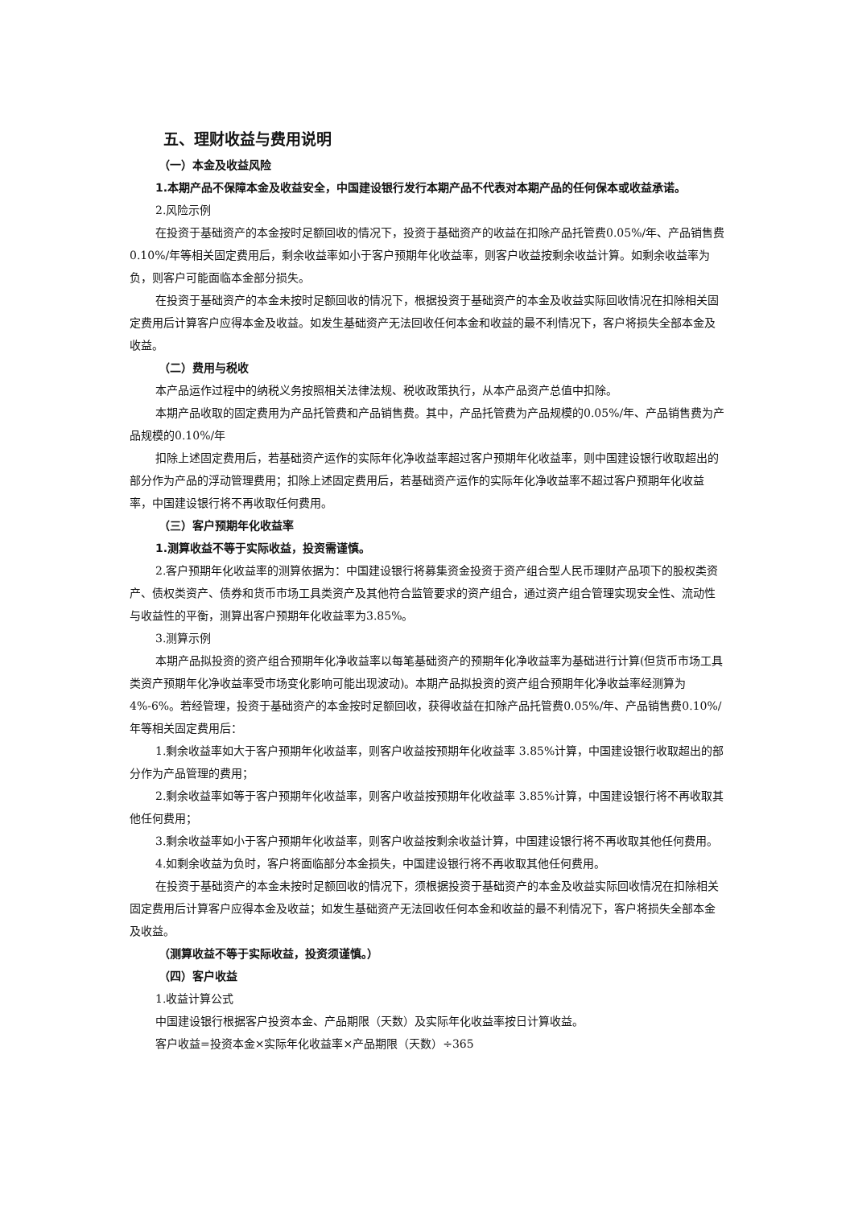五、理财收益与费用说明
（一）本金及收益风险
1.本期产品不保障本金及收益安全，中国建设银行发行本期产品不代表对本期产品的任何保本或收益承诺。
2.风险示例
在投资于基础资产的本金按时足额回收的情况下，投资于基础资产的收益在扣除产品托管费0.05%/年、产品销售费0.10%/年等相关固定费用后，剩余收益率如小于客户预期年化收益率，则客户收益按剩余收益计算。如剩余收益率为负，则客户可能面临本金部分损失。
在投资于基础资产的本金未按时足额回收的情况下，根据投资于基础资产的本金及收益实际回收情况在扣除相关固定费用后计算客户应得本金及收益。如发生基础资产无法回收任何本金和收益的最不利情况下，客户将损失全部本金及收益。
（二）费用与税收
本产品运作过程中的纳税义务按照相关法律法规、税收政策执行，从本产品资产总值中扣除。
本期产品收取的固定费用为产品托管费和产品销售费。其中，产品托管费为产品规模的0.05%/年、产品销售费为产品规模的0.10%/年
扣除上述固定费用后，若基础资产运作的实际年化净收益率超过客户预期年化收益率，则中国建设银行收取超出的部分作为产品的浮动管理费用；扣除上述固定费用后，若基础资产运作的实际年化净收益率不超过客户预期年化收益率，中国建设银行将不再收取任何费用。
（三）客户预期年化收益率
1.测算收益不等于实际收益，投资需谨慎。
2.客户预期年化收益率的测算依据为：中国建设银行将募集资金投资于资产组合型人民币理财产品项下的股权类资产、债权类资产、债券和货币市场工具类资产及其他符合监管要求的资产组合，通过资产组合管理实现安全性、流动性与收益性的平衡，测算出客户预期年化收益率为3.85%。
3.测算示例
本期产品拟投资的资产组合预期年化净收益率以每笔基础资产的预期年化净收益率为基础进行计算(但货币市场工具类资产预期年化净收益率受市场变化影响可能出现波动)。本期产品拟投资的资产组合预期年化净收益率经测算为4%-6%。若经管理，投资于基础资产的本金按时足额回收，获得收益在扣除产品托管费0.05%/年、产品销售费0.10%/年等相关固定费用后：
1.剩余收益率如大于客户预期年化收益率，则客户收益按预期年化收益率 3.85%计算，中国建设银行收取超出的部分作为产品管理的费用；
2.剩余收益率如等于客户预期年化收益率，则客户收益按预期年化收益率 3.85%计算，中国建设银行将不再收取其他任何费用；
3.剩余收益率如小于客户预期年化收益率，则客户收益按剩余收益计算，中国建设银行将不再收取其他任何费用。
4.如剩余收益为负时，客户将面临部分本金损失，中国建设银行将不再收取其他任何费用。
在投资于基础资产的本金未按时足额回收的情况下，须根据投资于基础资产的本金及收益实际回收情况在扣除相关固定费用后计算客户应得本金及收益；如发生基础资产无法回收任何本金和收益的最不利情况下，客户将损失全部本金及收益。
（测算收益不等于实际收益，投资须谨慎。）
（四）客户收益
1.收益计算公式
中国建设银行根据客户投资本金、产品期限（天数）及实际年化收益率按日计算收益。
客户收益=投资本金×实际年化收益率×产品期限（天数）÷365